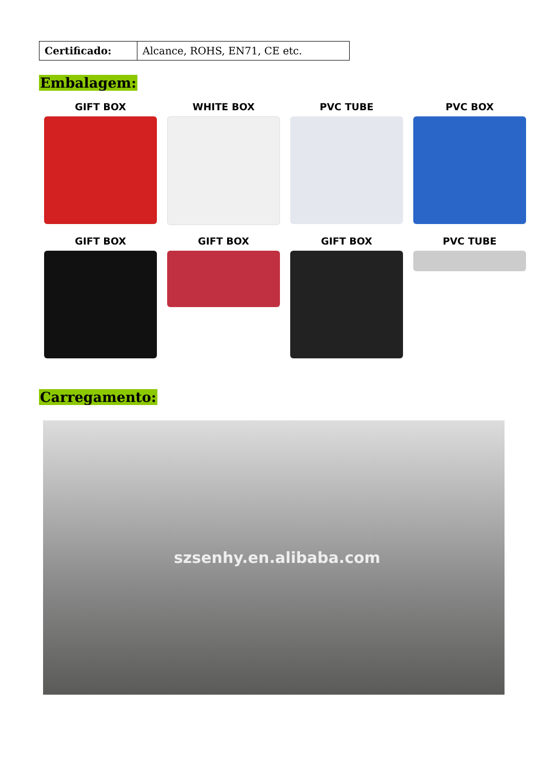| Certificado: | Alcance, ROHS, EN71, CE etc. |
Embalagem:
GIFT BOX
WHITE BOX
PVC TUBE
PVC BOX
GIFT BOX
GIFT BOX
GIFT BOX
PVC TUBE
Carregamento:
szsenhy.en.alibaba.com